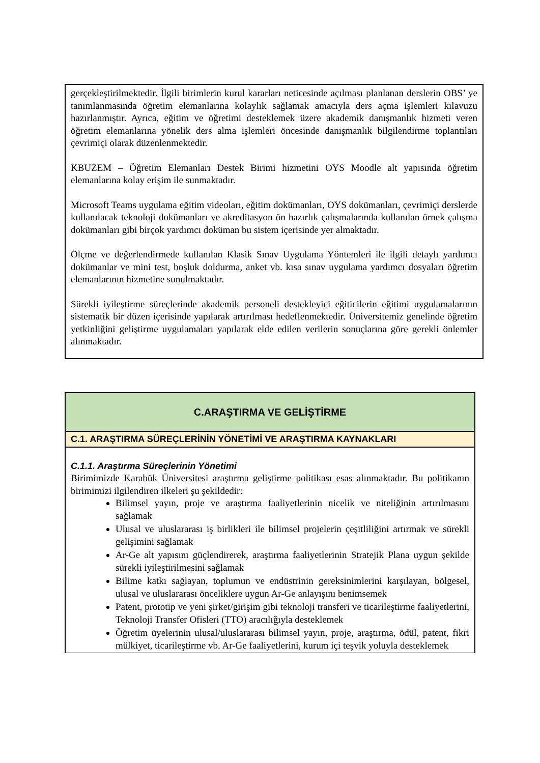gerçekleştirilmektedir. İlgili birimlerin kurul kararları neticesinde açılması planlanan derslerin OBS’ ye tanımlanmasında öğretim elemanlarına kolaylık sağlamak amacıyla ders açma işlemleri kılavuzu hazırlanmıştır. Ayrıca, eğitim ve öğretimi desteklemek üzere akademik danışmanlık hizmeti veren öğretim elemanlarına yönelik ders alma işlemleri öncesinde danışmanlık bilgilendirme toplantıları çevrimiçi olarak düzenlenmektedir.
KBUZEM – Öğretim Elemanları Destek Birimi hizmetini OYS Moodle alt yapısında öğretim elemanlarına kolay erişim ile sunmaktadır.
Microsoft Teams uygulama eğitim videoları, eğitim dokümanları, OYS dokümanları, çevrimiçi derslerde kullanılacak teknoloji dokümanları ve akreditasyon ön hazırlık çalışmalarında kullanılan örnek çalışma dokümanları gibi birçok yardımcı doküman bu sistem içerisinde yer almaktadır.
Ölçme ve değerlendirmede kullanılan Klasik Sınav Uygulama Yöntemleri ile ilgili detaylı yardımcı dokümanlar ve mini test, boşluk doldurma, anket vb. kısa sınav uygulama yardımcı dosyaları öğretim elemanlarının hizmetine sunulmaktadır.
Sürekli iyileştirme süreçlerinde akademik personeli destekleyici eğiticilerin eğitimi uygulamalarının sistematik bir düzen içerisinde yapılarak artırılması hedeflenmektedir. Üniversitemiz genelinde öğretim yetkinliğini geliştirme uygulamaları yapılarak elde edilen verilerin sonuçlarına göre gerekli önlemler alınmaktadır.
C.ARAŞTIRMA VE GELİŞTİRME
C.1. ARAŞTIRMA SÜREÇLERİNİN YÖNETİMİ VE ARAŞTIRMA KAYNAKLARI
C.1.1. Araştırma Süreçlerinin Yönetimi
Birimimizde Karabük Üniversitesi araştırma geliştirme politikası esas alınmaktadır. Bu politikanın birimimizi ilgilendiren ilkeleri şu şekildedir:
Bilimsel yayın, proje ve araştırma faaliyetlerinin nicelik ve niteliğinin artırılmasını sağlamak
Ulusal ve uluslararası iş birlikleri ile bilimsel projelerin çeşitliliğini artırmak ve sürekli gelişimini sağlamak
Ar-Ge alt yapısını güçlendirerek, araştırma faaliyetlerinin Stratejik Plana uygun şekilde sürekli iyileştirilmesini sağlamak
Bilime katkı sağlayan, toplumun ve endüstrinin gereksinimlerini karşılayan, bölgesel, ulusal ve uluslararası önceliklere uygun Ar-Ge anlayışını benimsemek
Patent, prototip ve yeni şirket/girişim gibi teknoloji transferi ve ticarileştirme faaliyetlerini, Teknoloji Transfer Ofisleri (TTO) aracılığıyla desteklemek
Öğretim üyelerinin ulusal/uluslararası bilimsel yayın, proje, araştırma, ödül, patent, fikri mülkiyet, ticarileştirme vb. Ar-Ge faaliyetlerini, kurum içi teşvik yoluyla desteklemek